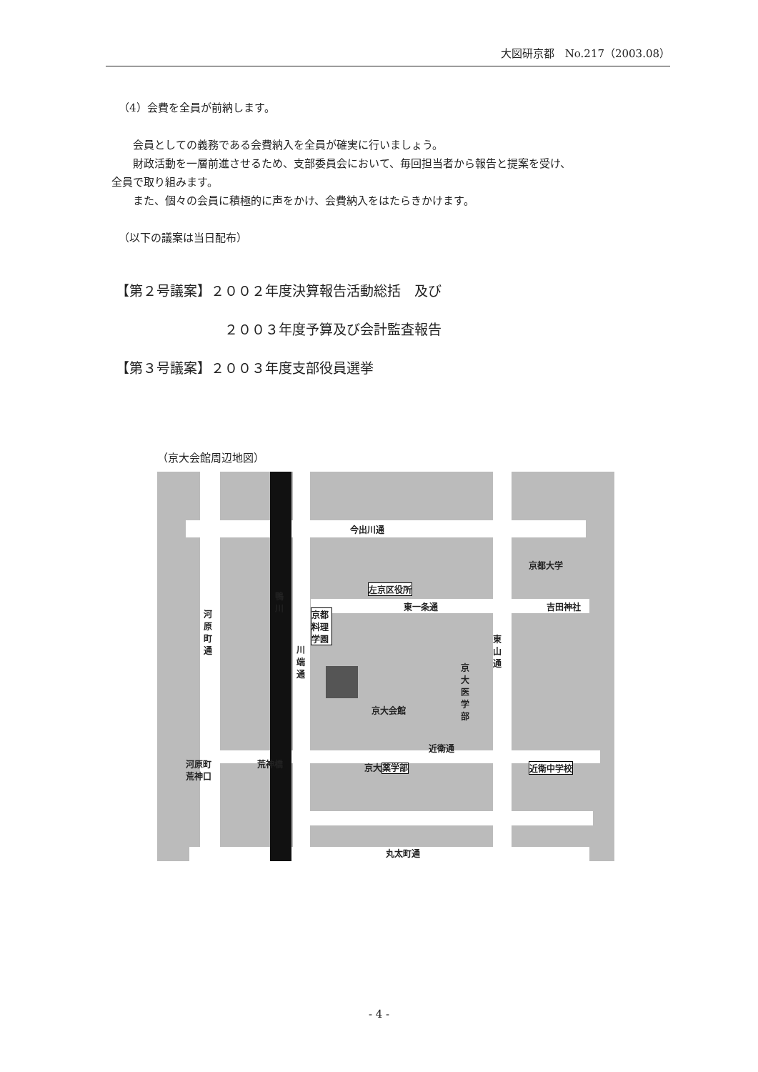大図研京都　No.217（2003.08）
（4）会費を全員が前納します。
　　会員としての義務である会費納入を全員が確実に行いましょう。
　　財政活動を一層前進させるため、支部委員会において、毎回担当者から報告と提案を受け、
全員で取り組みます。
　　また、個々の会員に積極的に声をかけ、会費納入をはたらきかけます。
（以下の議案は当日配布）
【第２号議案】２００２年度決算報告活動総括　及び
２００３年度予算及び会計監査報告
【第３号議案】２００３年度支部役員選挙
（京大会館周辺地図）
今出川通
左京区役所
東一条通
京都大学
吉田神社
河原町通
鴨川
川端通
京都料理学園
東山通
京大医学部
京大会館
近衛通
河原町
荒神口
荒神橋 京大薬学部 近衛中学校
丸太町通
- 4 -